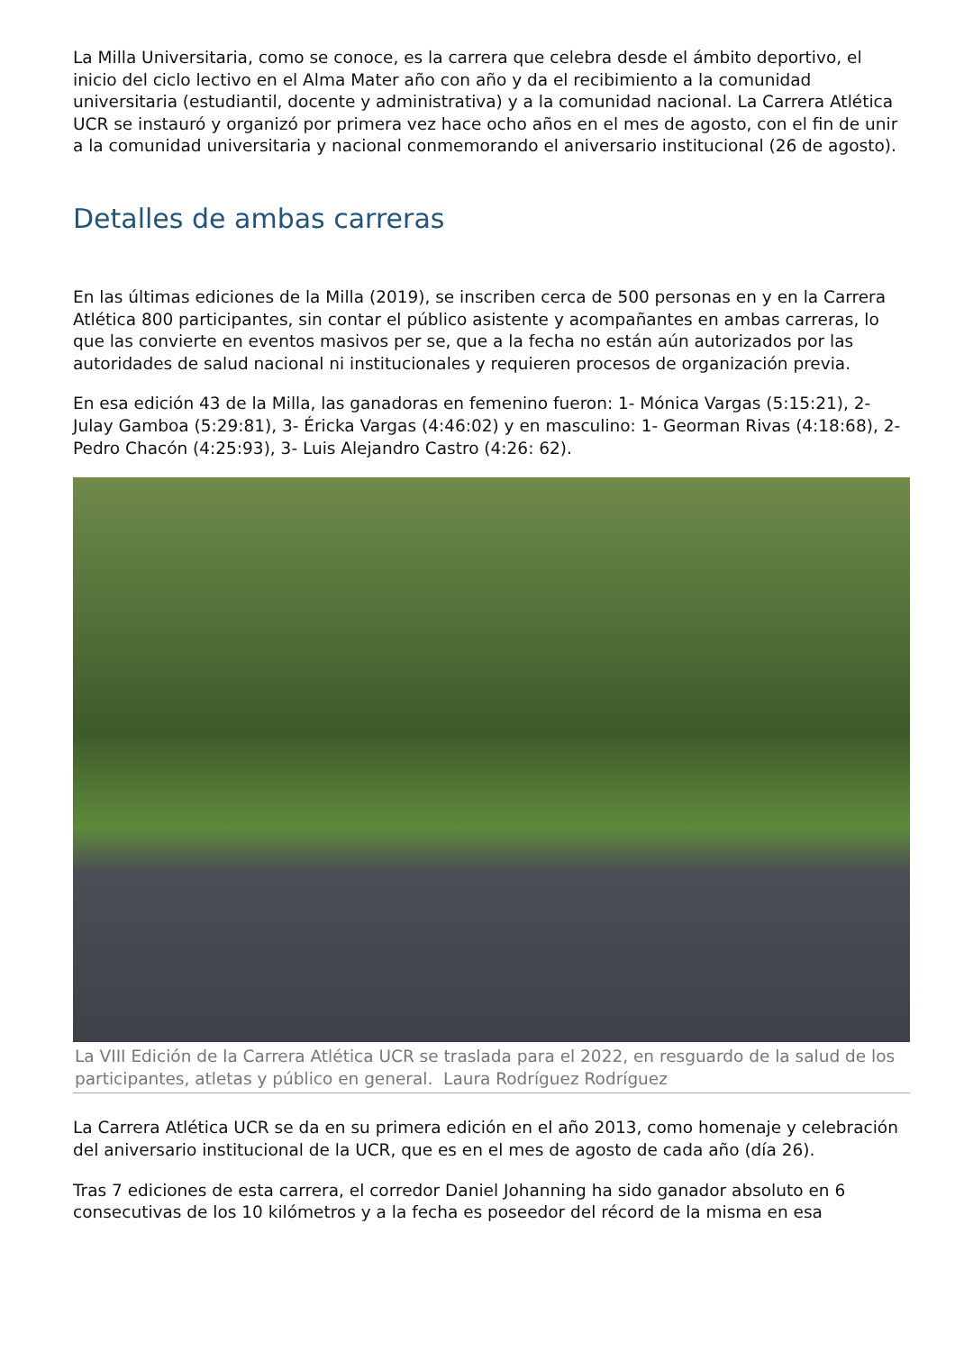La Milla Universitaria, como se conoce, es la carrera que celebra desde el ámbito deportivo, el inicio del ciclo lectivo en el Alma Mater año con año y da el recibimiento a la comunidad universitaria (estudiantil, docente y administrativa) y a la comunidad nacional. La Carrera Atlética UCR se instauró y organizó por primera vez hace ocho años en el mes de agosto, con el fin de unir a la comunidad universitaria y nacional conmemorando el aniversario institucional (26 de agosto).
Detalles de ambas carreras
En las últimas ediciones de la Milla (2019), se inscriben cerca de 500 personas en y en la Carrera Atlética 800 participantes, sin contar el público asistente y acompañantes en ambas carreras, lo que las convierte en eventos masivos per se, que a la fecha no están aún autorizados por las autoridades de salud nacional ni institucionales y requieren procesos de organización previa.
En esa edición 43 de la Milla, las ganadoras en femenino fueron: 1- Mónica Vargas (5:15:21), 2- Julay Gamboa (5:29:81), 3- Éricka Vargas (4:46:02) y en masculino: 1- Georman Rivas (4:18:68), 2- Pedro Chacón (4:25:93), 3- Luis Alejandro Castro (4:26: 62).
La VIII Edición de la Carrera Atlética UCR se traslada para el 2022, en resguardo de la salud de los participantes, atletas y público en general. Laura Rodríguez Rodríguez
La Carrera Atlética UCR se da en su primera edición en el año 2013, como homenaje y celebración del aniversario institucional de la UCR, que es en el mes de agosto de cada año (día 26).
Tras 7 ediciones de esta carrera, el corredor Daniel Johanning ha sido ganador absoluto en 6 consecutivas de los 10 kilómetros y a la fecha es poseedor del récord de la misma en esa